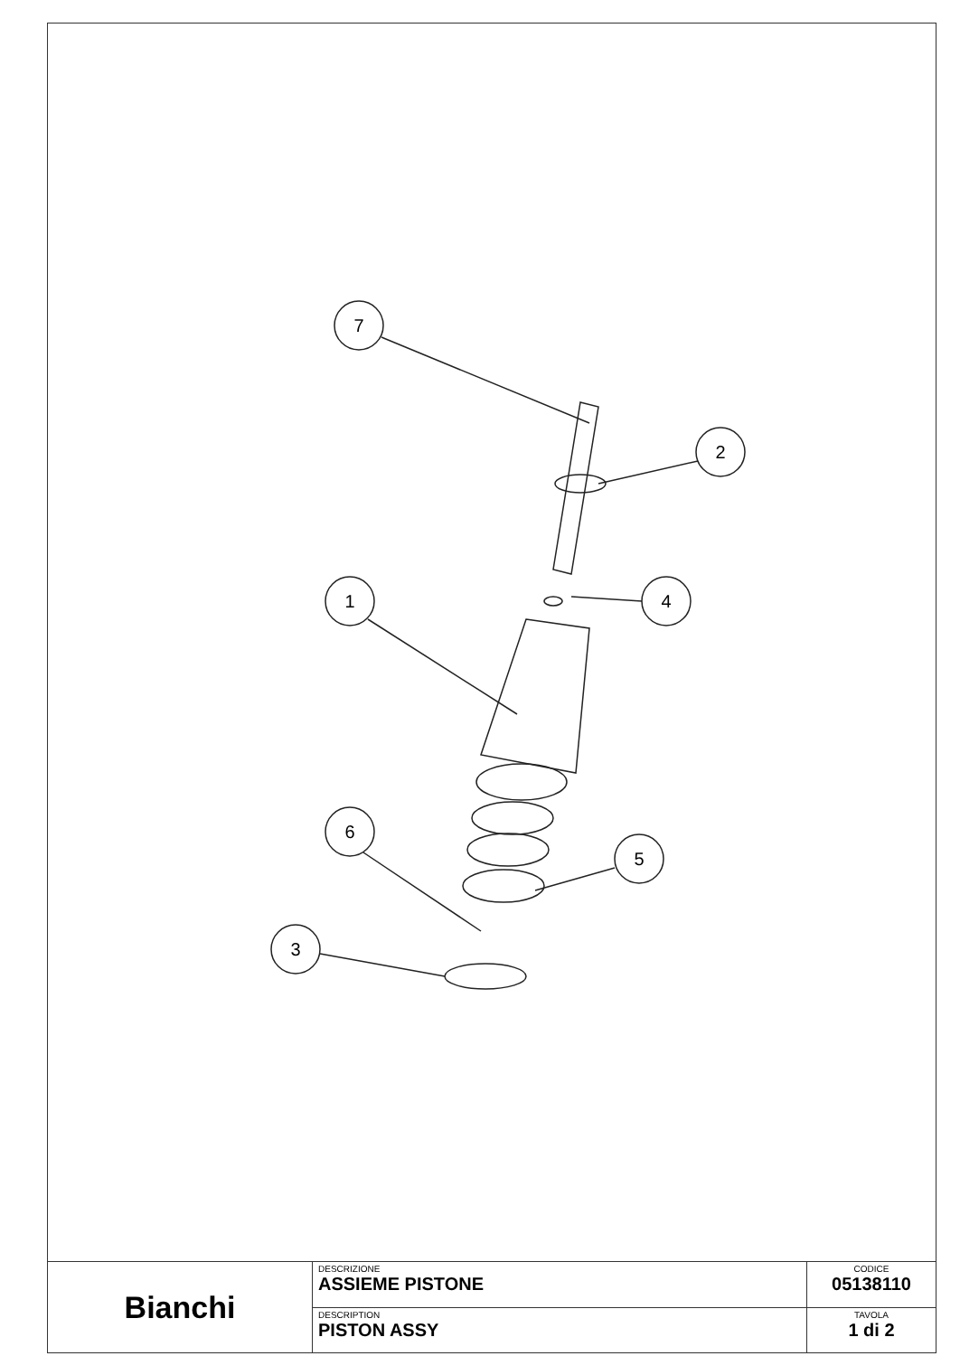7
2
4
1
6
5
3
| Bianchi | DESCRIZIONE ASSIEME PISTONE | CODICE 05138110 |
| | DESCRIPTION PISTON ASSY | TAVOLA 1 di 2 |